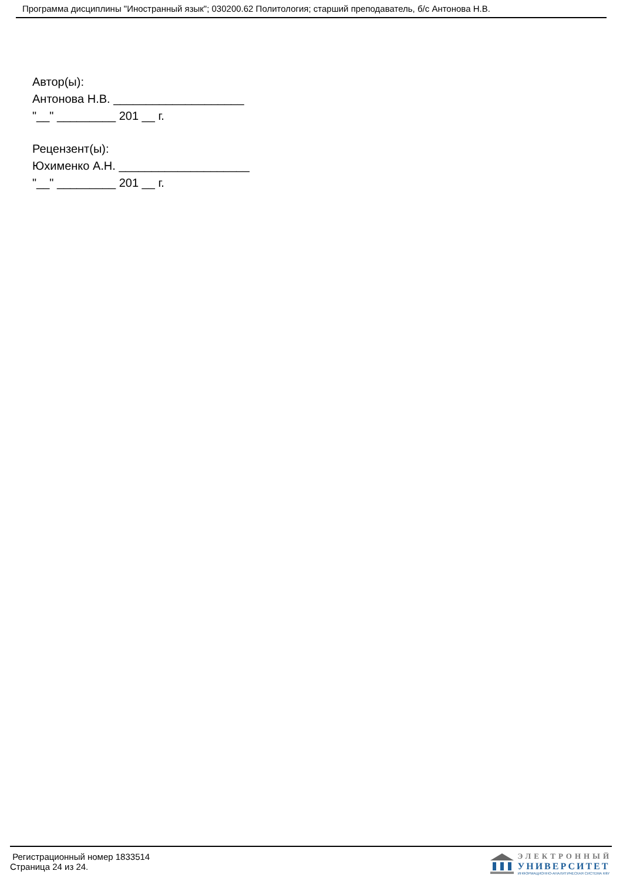Программа дисциплины "Иностранный язык"; 030200.62 Политология; старший преподаватель, б/с Антонова Н.В.
Автор(ы):
Антонова Н.В. ____________________
"__" _________ 201 __ г.
Рецензент(ы):
Юхименко А.Н. ____________________
"__" _________ 201 __ г.
Регистрационный номер 1833514
Страница 24 из 24.
ЭЛЕКТРОННЫЙ
УНИВЕРСИТЕТ
ИНФОРМАЦИОННО-АНАЛИТИЧЕСКАЯ СИСТЕМА КФУ